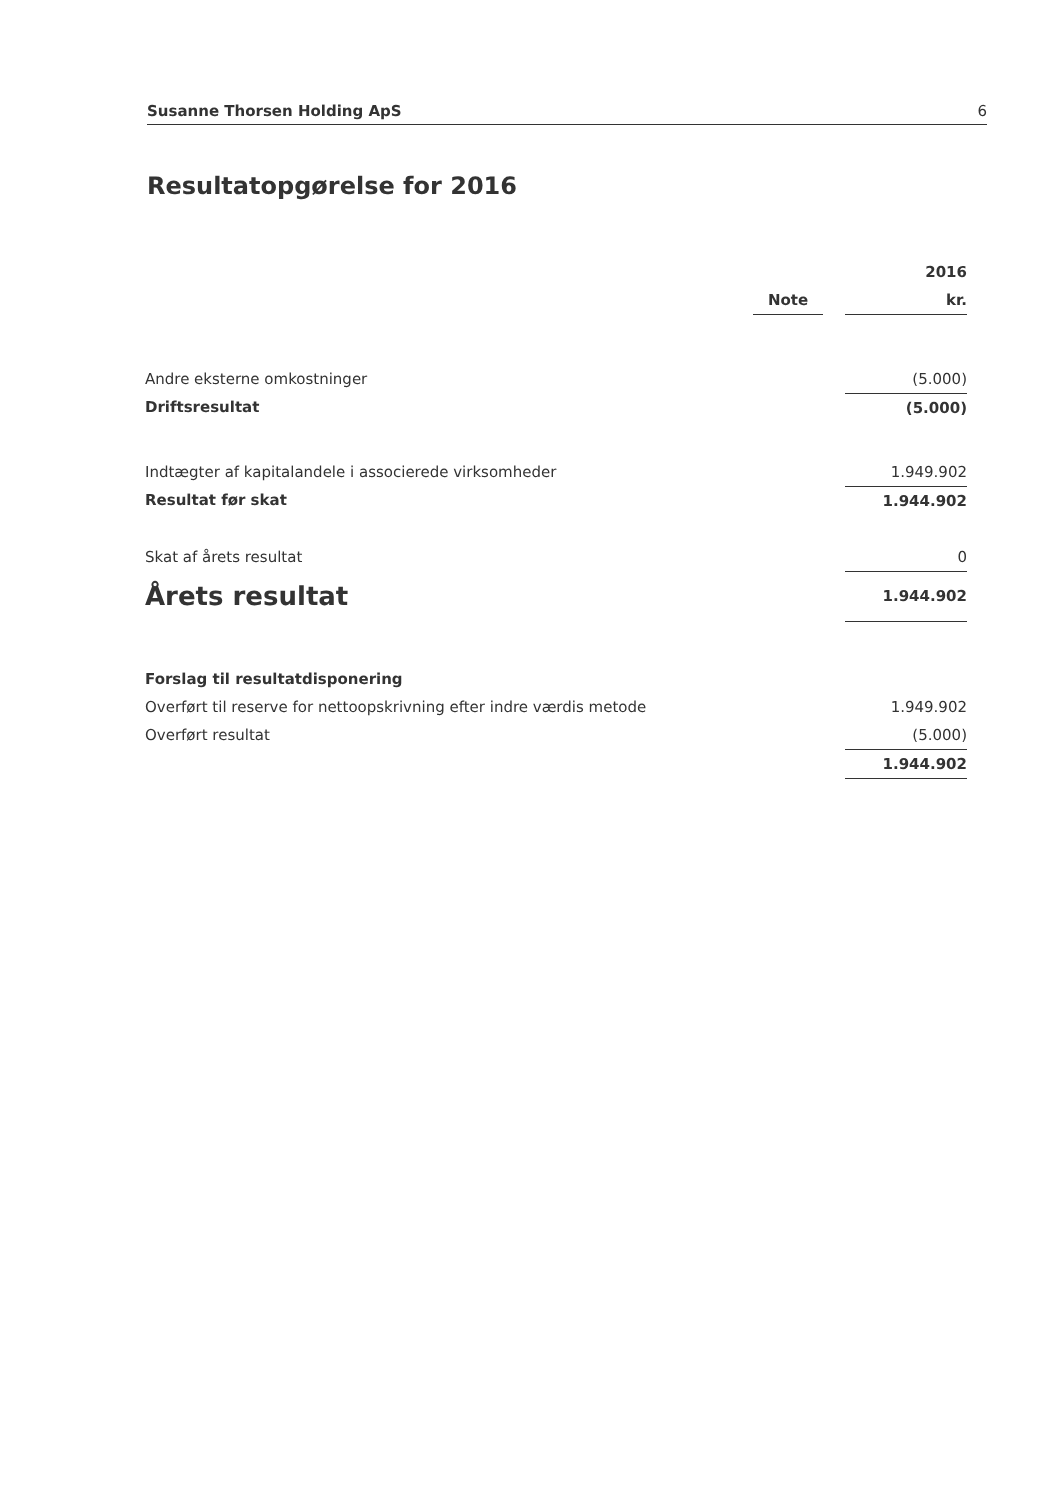Susanne Thorsen Holding ApS 6
Resultatopgørelse for 2016
| | | | 2016 |
| --- | --- | --- | --- |
| | Note | | kr. |
| Andre eksterne omkostninger | | | (5.000) |
| Driftsresultat | | | (5.000) |
| Indtægter af kapitalandele i associerede virksomheder | | | 1.949.902 |
| Resultat før skat | | | 1.944.902 |
| Skat af årets resultat | | | 0 |
| Årets resultat | | | 1.944.902 |
| Forslag til resultatdisponering | | | |
| Overført til reserve for nettoopskrivning efter indre værdis metode | | | 1.949.902 |
| Overført resultat | | | (5.000) |
| | | | 1.944.902 |